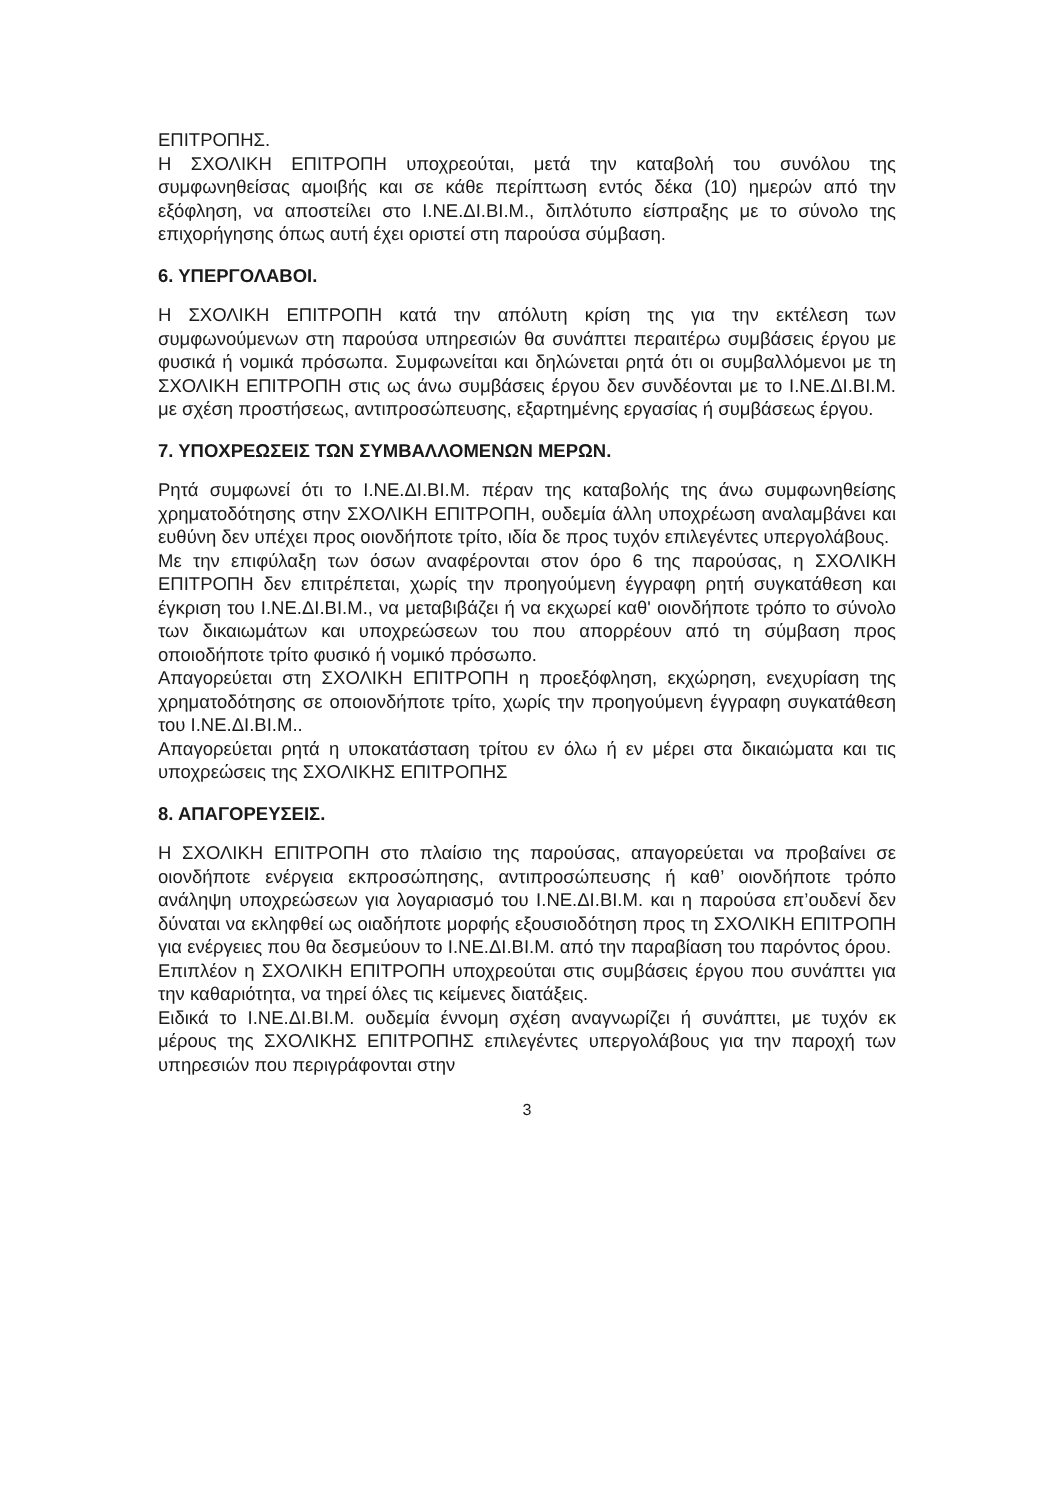ΕΠΙΤΡΟΠΗΣ.
Η ΣΧΟΛΙΚΗ ΕΠΙΤΡΟΠΗ υποχρεούται, μετά την καταβολή του συνόλου της συμφωνηθείσας αμοιβής και σε κάθε περίπτωση εντός δέκα (10) ημερών από την εξόφληση, να αποστείλει στο Ι.ΝΕ.ΔΙ.ΒΙ.Μ., διπλότυπο είσπραξης με το σύνολο της επιχορήγησης όπως αυτή έχει οριστεί στη παρούσα σύμβαση.
6. ΥΠΕΡΓΟΛΑΒΟΙ.
Η ΣΧΟΛΙΚΗ ΕΠΙΤΡΟΠΗ κατά την απόλυτη κρίση της για την εκτέλεση των συμφωνούμενων στη παρούσα υπηρεσιών θα συνάπτει περαιτέρω συμβάσεις έργου με φυσικά ή νομικά πρόσωπα. Συμφωνείται και δηλώνεται ρητά ότι οι συμβαλλόμενοι με τη ΣΧΟΛΙΚΗ ΕΠΙΤΡΟΠΗ στις ως άνω συμβάσεις έργου δεν συνδέονται με το Ι.ΝΕ.ΔΙ.ΒΙ.Μ. με σχέση προστήσεως, αντιπροσώπευσης, εξαρτημένης εργασίας ή συμβάσεως έργου.
7. ΥΠΟΧΡΕΩΣΕΙΣ ΤΩΝ ΣΥΜΒΑΛΛΟΜΕΝΩΝ ΜΕΡΩΝ.
Ρητά συμφωνεί ότι το Ι.ΝΕ.ΔΙ.ΒΙ.Μ. πέραν της καταβολής της άνω συμφωνηθείσης χρηματοδότησης στην ΣΧΟΛΙΚΗ ΕΠΙΤΡΟΠΗ, ουδεμία άλλη υποχρέωση αναλαμβάνει και ευθύνη δεν υπέχει προς οιονδήποτε τρίτο, ιδία δε προς τυχόν επιλεγέντες υπεργολάβους.
Με την επιφύλαξη των όσων αναφέρονται στον όρο 6 της παρούσας, η ΣΧΟΛΙΚΗ ΕΠΙΤΡΟΠΗ δεν επιτρέπεται, χωρίς την προηγούμενη έγγραφη ρητή συγκατάθεση και έγκριση του Ι.ΝΕ.ΔΙ.ΒΙ.Μ., να μεταβιβάζει ή να εκχωρεί καθ' οιονδήποτε τρόπο το σύνολο των δικαιωμάτων και υποχρεώσεων του που απορρέουν από τη σύμβαση προς οποιοδήποτε τρίτο φυσικό ή νομικό πρόσωπο.
Απαγορεύεται στη ΣΧΟΛΙΚΗ ΕΠΙΤΡΟΠΗ η προεξόφληση, εκχώρηση, ενεχυρίαση της χρηματοδότησης σε οποιονδήποτε τρίτο, χωρίς την προηγούμενη έγγραφη συγκατάθεση του Ι.ΝΕ.ΔΙ.ΒΙ.Μ..
Απαγορεύεται ρητά η υποκατάσταση τρίτου εν όλω ή εν μέρει στα δικαιώματα και τις υποχρεώσεις της ΣΧΟΛΙΚΗΣ ΕΠΙΤΡΟΠΗΣ
8. ΑΠΑΓΟΡΕΥΣΕΙΣ.
Η ΣΧΟΛΙΚΗ ΕΠΙΤΡΟΠΗ στο πλαίσιο της παρούσας, απαγορεύεται να προβαίνει σε οιονδήποτε ενέργεια εκπροσώπησης, αντιπροσώπευσης ή καθ’ οιονδήποτε τρόπο ανάληψη υποχρεώσεων για λογαριασμό του Ι.ΝΕ.ΔΙ.ΒΙ.Μ. και η παρούσα επ’ουδενί δεν δύναται να εκληφθεί ως οιαδήποτε μορφής εξουσιοδότηση προς τη ΣΧΟΛΙΚΗ ΕΠΙΤΡΟΠΗ για ενέργειες που θα δεσμεύουν το Ι.ΝΕ.ΔΙ.ΒΙ.Μ. από την παραβίαση του παρόντος όρου.
Επιπλέον η ΣΧΟΛΙΚΗ ΕΠΙΤΡΟΠΗ υποχρεούται στις συμβάσεις έργου που συνάπτει για την καθαριότητα, να τηρεί όλες τις κείμενες διατάξεις.
Ειδικά το Ι.ΝΕ.ΔΙ.ΒΙ.Μ. ουδεμία έννομη σχέση αναγνωρίζει ή συνάπτει, με τυχόν εκ μέρους της ΣΧΟΛΙΚΗΣ ΕΠΙΤΡΟΠΗΣ επιλεγέντες υπεργολάβους για την παροχή των υπηρεσιών που περιγράφονται στην
3